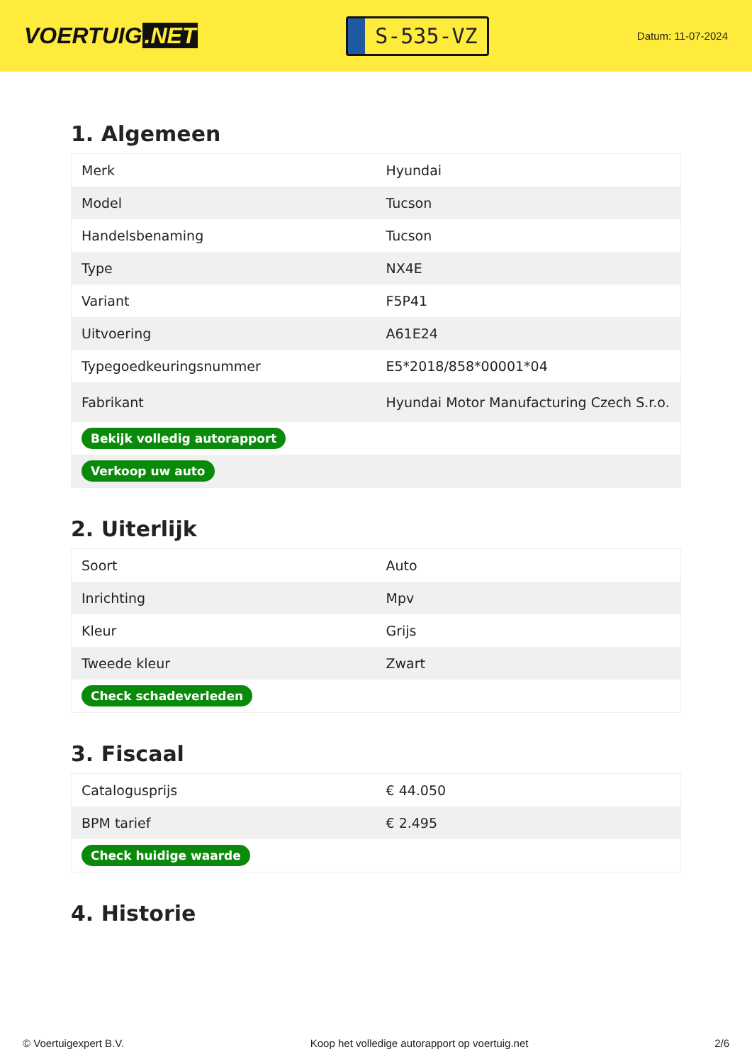VOERTUIG.NET
S-535-VZ
Datum: 11-07-2024
1. Algemeen
| Merk | Hyundai |
| Model | Tucson |
| Handelsbenaming | Tucson |
| Type | NX4E |
| Variant | F5P41 |
| Uitvoering | A61E24 |
| Typegoedkeuringsnummer | E5*2018/858*00001*04 |
| Fabrikant | Hyundai Motor Manufacturing Czech S.r.o. |
| Bekijk volledig autorapport | |
| Verkoop uw auto | |
2. Uiterlijk
| Soort | Auto |
| Inrichting | Mpv |
| Kleur | Grijs |
| Tweede kleur | Zwart |
| Check schadeverleden | |
3. Fiscaal
| Catalogusprijs | € 44.050 |
| BPM tarief | € 2.495 |
| Check huidige waarde | |
4. Historie
© Voertuigexpert B.V. Koop het volledige autorapport op voertuig.net 2/6